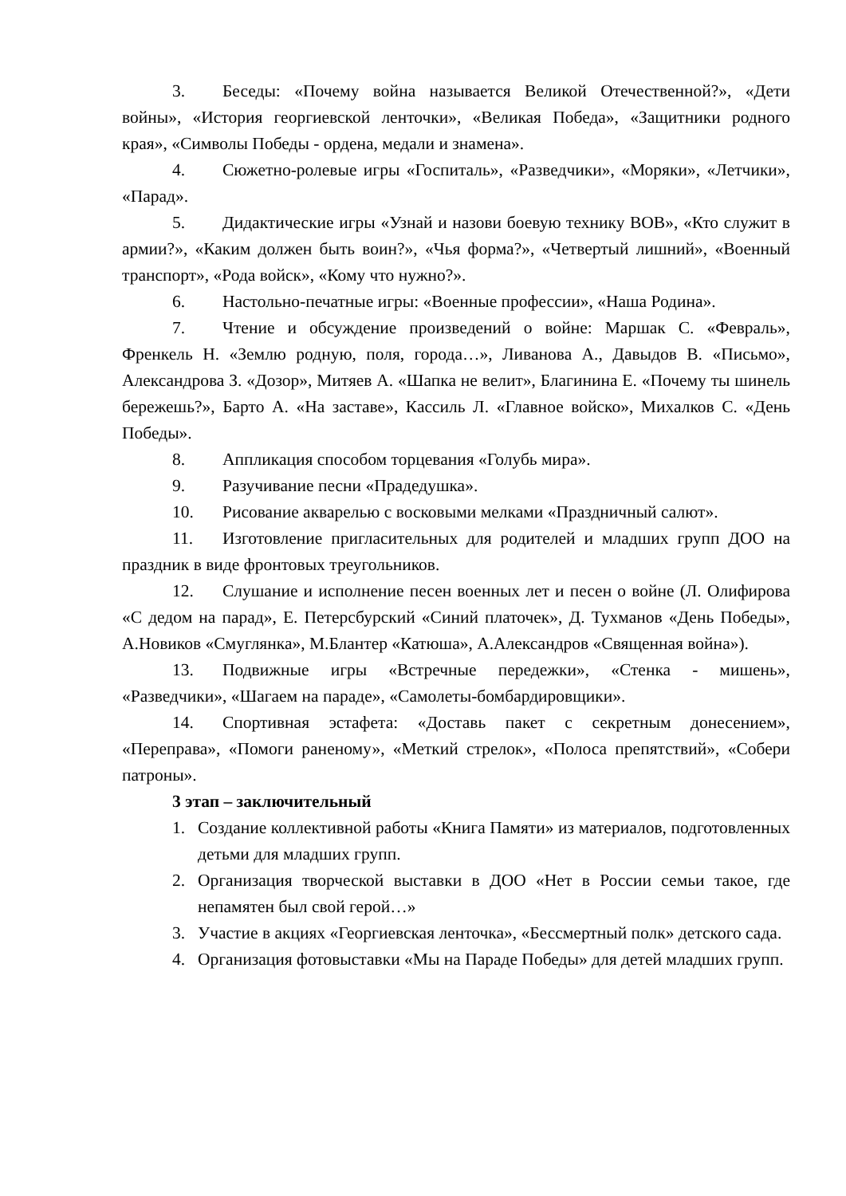3. Беседы: «Почему война называется Великой Отечественной?», «Дети войны», «История георгиевской ленточки», «Великая Победа», «Защитники родного края», «Символы Победы - ордена, медали и знамена».
4. Сюжетно-ролевые игры «Госпиталь», «Разведчики», «Моряки», «Летчики», «Парад».
5. Дидактические игры «Узнай и назови боевую технику ВОВ», «Кто служит в армии?», «Каким должен быть воин?», «Чья форма?», «Четвертый лишний», «Военный транспорт», «Рода войск», «Кому что нужно?».
6. Настольно-печатные игры: «Военные профессии», «Наша Родина».
7. Чтение и обсуждение произведений о войне: Маршак С. «Февраль», Френкель Н. «Землю родную, поля, города…», Ливанова А., Давыдов В. «Письмо», Александрова З. «Дозор», Митяев А. «Шапка не велит», Благинина Е. «Почему ты шинель бережешь?», Барто А. «На заставе», Кассиль Л. «Главное войско», Михалков С. «День Победы».
8. Аппликация способом торцевания «Голубь мира».
9. Разучивание песни «Прадедушка».
10. Рисование акварелью с восковыми мелками «Праздничный салют».
11. Изготовление пригласительных для родителей и младших групп ДОО на праздник в виде фронтовых треугольников.
12. Слушание и исполнение песен военных лет и песен о войне (Л. Олифирова «С дедом на парад», Е. Петерсбурский «Синий платочек», Д. Тухманов «День Победы», А.Новиков «Смуглянка», М.Блантер «Катюша», А.Александров «Священная война»).
13. Подвижные игры «Встречные передежки», «Стенка - мишень», «Разведчики», «Шагаем на параде», «Самолеты-бомбардировщики».
14. Спортивная эстафета: «Доставь пакет с секретным донесением», «Переправа», «Помоги раненому», «Меткий стрелок», «Полоса препятствий», «Собери патроны».
3 этап – заключительный
1. Создание коллективной работы «Книга Памяти» из материалов, подготовленных детьми для младших групп.
2. Организация творческой выставки в ДОО «Нет в России семьи такое, где непамятен был свой герой…»
3. Участие в акциях «Георгиевская ленточка», «Бессмертный полк» детского сада.
4. Организация фотовыставки «Мы на Параде Победы» для детей младших групп.